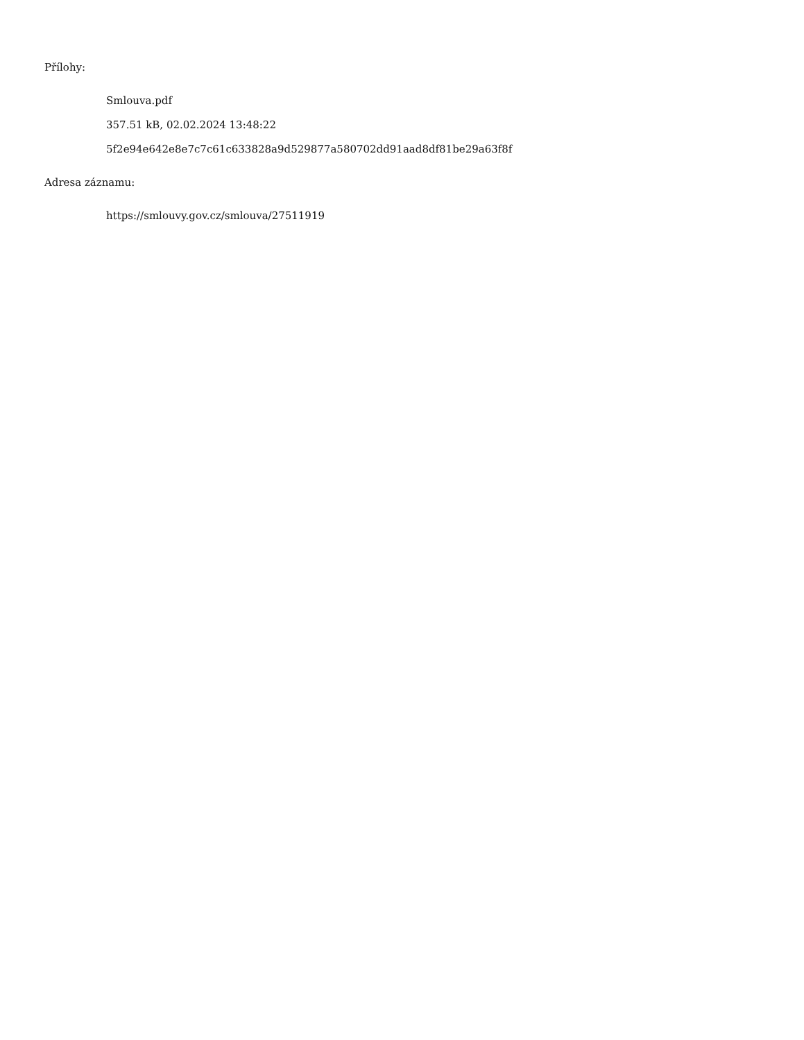Přílohy:
Smlouva.pdf
357.51 kB, 02.02.2024 13:48:22
5f2e94e642e8e7c7c61c633828a9d529877a580702dd91aad8df81be29a63f8f
Adresa záznamu:
https://smlouvy.gov.cz/smlouva/27511919